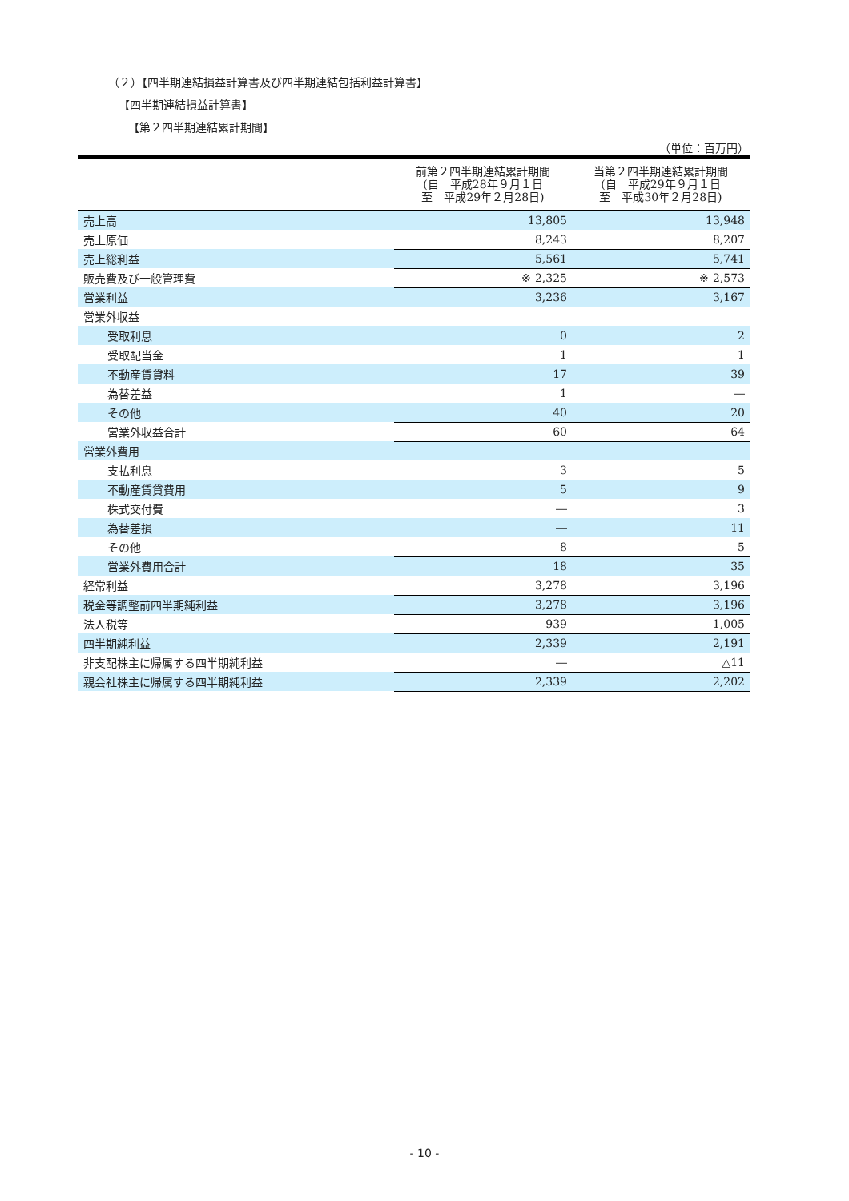（２）【四半期連結損益計算書及び四半期連結包括利益計算書】
【四半期連結損益計算書】
【第２四半期連結累計期間】
（単位：百万円）
| | 前第２四半期連結累計期間 (自 平成28年９月１日 至 平成29年２月28日) | 当第２四半期連結累計期間 (自 平成29年９月１日 至 平成30年２月28日) |
| --- | --- | --- |
| 売上高 | 13,805 | 13,948 |
| 売上原価 | 8,243 | 8,207 |
| 売上総利益 | 5,561 | 5,741 |
| 販売費及び一般管理費 | ※ 2,325 | ※ 2,573 |
| 営業利益 | 3,236 | 3,167 |
| 営業外収益 | | |
| 受取利息 | 0 | 2 |
| 受取配当金 | 1 | 1 |
| 不動産賃貸料 | 17 | 39 |
| 為替差益 | 1 | ― |
| その他 | 40 | 20 |
| 営業外収益合計 | 60 | 64 |
| 営業外費用 | | |
| 支払利息 | 3 | 5 |
| 不動産賃貸費用 | 5 | 9 |
| 株式交付費 | ― | 3 |
| 為替差損 | ― | 11 |
| その他 | 8 | 5 |
| 営業外費用合計 | 18 | 35 |
| 経常利益 | 3,278 | 3,196 |
| 税金等調整前四半期純利益 | 3,278 | 3,196 |
| 法人税等 | 939 | 1,005 |
| 四半期純利益 | 2,339 | 2,191 |
| 非支配株主に帰属する四半期純利益 | ― | △11 |
| 親会社株主に帰属する四半期純利益 | 2,339 | 2,202 |
- 10 -